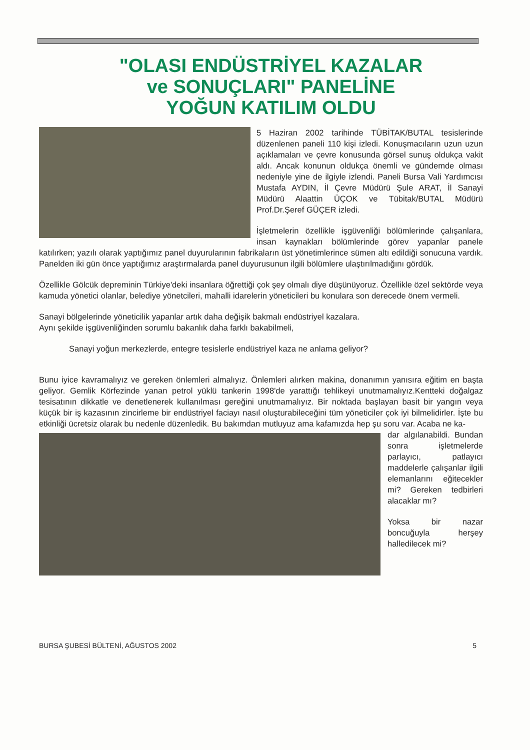"OLASI ENDÜSTRİYEL KAZALAR
ve SONUÇLARI" PANELİNE
YOĞUN KATILIM OLDU
5 Haziran 2002 tarihinde TÜBİTAK/BUTAL tesislerinde düzenlenen paneli 110 kişi izledi. Konuşmacıların uzun uzun açıklamaları ve çevre konusunda görsel sunuş oldukça vakit aldı. Ancak konunun oldukça önemli ve gündemde olması nedeniyle yine de ilgiyle izlendi. Paneli Bursa Vali Yardımcısı Mustafa AYDIN, İl Çevre Müdürü Şule ARAT, İl Sanayi Müdürü Alaattin ÜÇOK ve Tübitak/BUTAL Müdürü Prof.Dr.Şeref GÜÇER izledi.
İşletmelerin özellikle işgüvenliği bölümlerinde çalışanlara, insan kaynakları bölümlerinde görev yapanlar panele katılırken; yazılı olarak yaptığımız panel duyurularının fabrikaların üst yönetimlerince sümen altı edildiği sonucuna vardık. Panelden iki gün önce yaptığımız araştırmalarda panel duyurusunun ilgili bölümlere ulaştırılmadığını gördük.
Özellikle Gölcük depreminin Türkiye'deki insanlara öğrettiği çok şey olmalı diye düşünüyoruz. Özellikle özel sektörde veya kamuda yönetici olanlar, belediye yönetcileri, mahalli idarelerin yöneticileri bu konulara son derecede önem vermeli.
Sanayi bölgelerinde yöneticilik yapanlar artık daha değişik bakmalı endüstriyel kazalara.
Aynı şekilde işgüvenliğinden sorumlu bakanlık daha farklı bakabilmeli,
Sanayi yoğun merkezlerde, entegre tesislerle endüstriyel kaza ne anlama geliyor?
Bunu iyice kavramalıyız ve gereken önlemleri almalıyız. Önlemleri alırken makina, donanımın yanısıra eğitim en başta geliyor. Gemlik Körfezinde yanan petrol yüklü tankerin 1998'de yarattığı tehlikeyi unutmamalıyız.Kentteki doğalgaz tesisatının dikkatle ve denetlenerek kullanılması gereğini unutmamalıyız. Bir noktada başlayan basit bir yangın veya küçük bir iş kazasının zincirleme bir endüstriyel faciayı nasıl oluşturabileceğini tüm yöneticiler çok iyi bilmelidirler. İşte bu etkinliği ücretsiz olarak bu nedenle düzenledik. Bu bakımdan mutluyuz ama kafamızda hep şu soru var. Acaba ne ka-
dar algılanabildi. Bundan sonra işletmelerde parlayıcı, patlayıcı maddelerle çalışanlar ilgili elemanlarını eğitecekler mi? Gereken tedbirleri alacaklar mı?
Yoksa bir nazar boncuğuyla herşey halledilecek mi?
BURSA ŞUBESİ BÜLTENİ, AĞUSTOS 2002 5